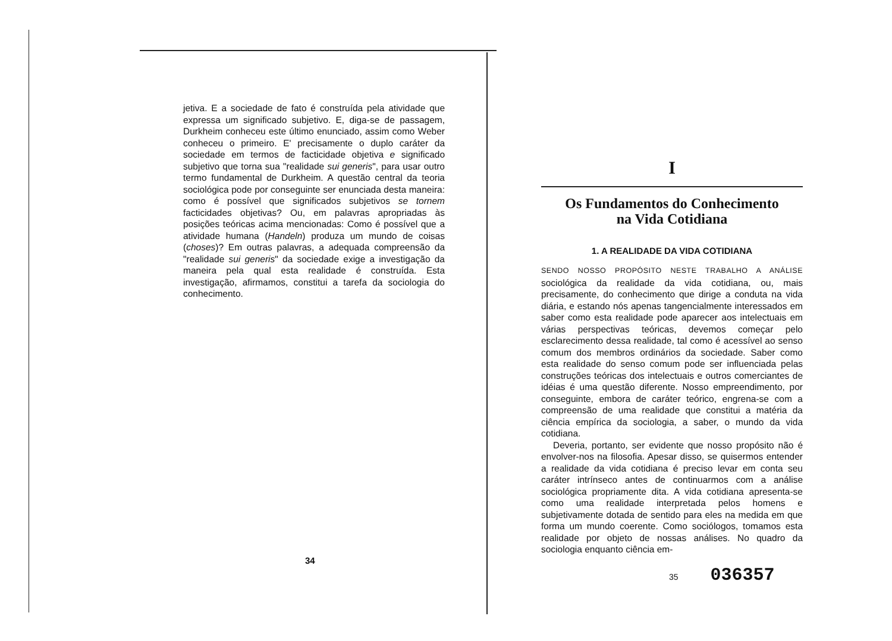jetiva. E a sociedade de fato é construída pela atividade que expressa um significado subjetivo. E, diga-se de passagem, Durkheim conheceu este último enunciado, assim como Weber conheceu o primeiro. E' precisamente o duplo caráter da sociedade em termos de facticidade objetiva e significado subjetivo que torna sua "realidade sui generis", para usar outro termo fundamental de Durkheim. A questão central da teoria sociológica pode por conseguinte ser enunciada desta maneira: como é possível que significados subjetivos se tornem facticidades objetivas? Ou, em palavras apropriadas às posições teóricas acima mencionadas: Como é possível que a atividade humana (Handeln) produza um mundo de coisas (choses)? Em outras palavras, a adequada compreensão da "realidade sui generis" da sociedade exige a investigação da maneira pela qual esta realidade é construída. Esta investigação, afirmamos, constitui a tarefa da sociologia do conhecimento.
34
I
Os Fundamentos do Conhecimento
na Vida Cotidiana
1. A REALIDADE DA VIDA COTIDIANA
SENDO NOSSO PROPÓSITO NESTE TRABALHO A ANÁLISE sociológica da realidade da vida cotidiana, ou, mais precisamente, do conhecimento que dirige a conduta na vida diária, e estando nós apenas tangencialmente interessados em saber como esta realidade pode aparecer aos intelectuais em várias perspectivas teóricas, devemos começar pelo esclarecimento dessa realidade, tal como é acessível ao senso comum dos membros ordinários da sociedade. Saber como esta realidade do senso comum pode ser influenciada pelas construções teóricas dos intelectuais e outros comerciantes de idéias é uma questão diferente. Nosso empreendimento, por conseguinte, embora de caráter teórico, engrena-se com a compreensão de uma realidade que constitui a matéria da ciência empírica da sociologia, a saber, o mundo da vida cotidiana.
Deveria, portanto, ser evidente que nosso propósito não é envolver-nos na filosofia. Apesar disso, se quisermos entender a realidade da vida cotidiana é preciso levar em conta seu caráter intrínseco antes de continuarmos com a análise sociológica propriamente dita. A vida cotidiana apresenta-se como uma realidade interpretada pelos homens e subjetivamente dotada de sentido para eles na medida em que forma um mundo coerente. Como sociólogos, tomamos esta realidade por objeto de nossas análises. No quadro da sociologia enquanto ciência em-
35 036357